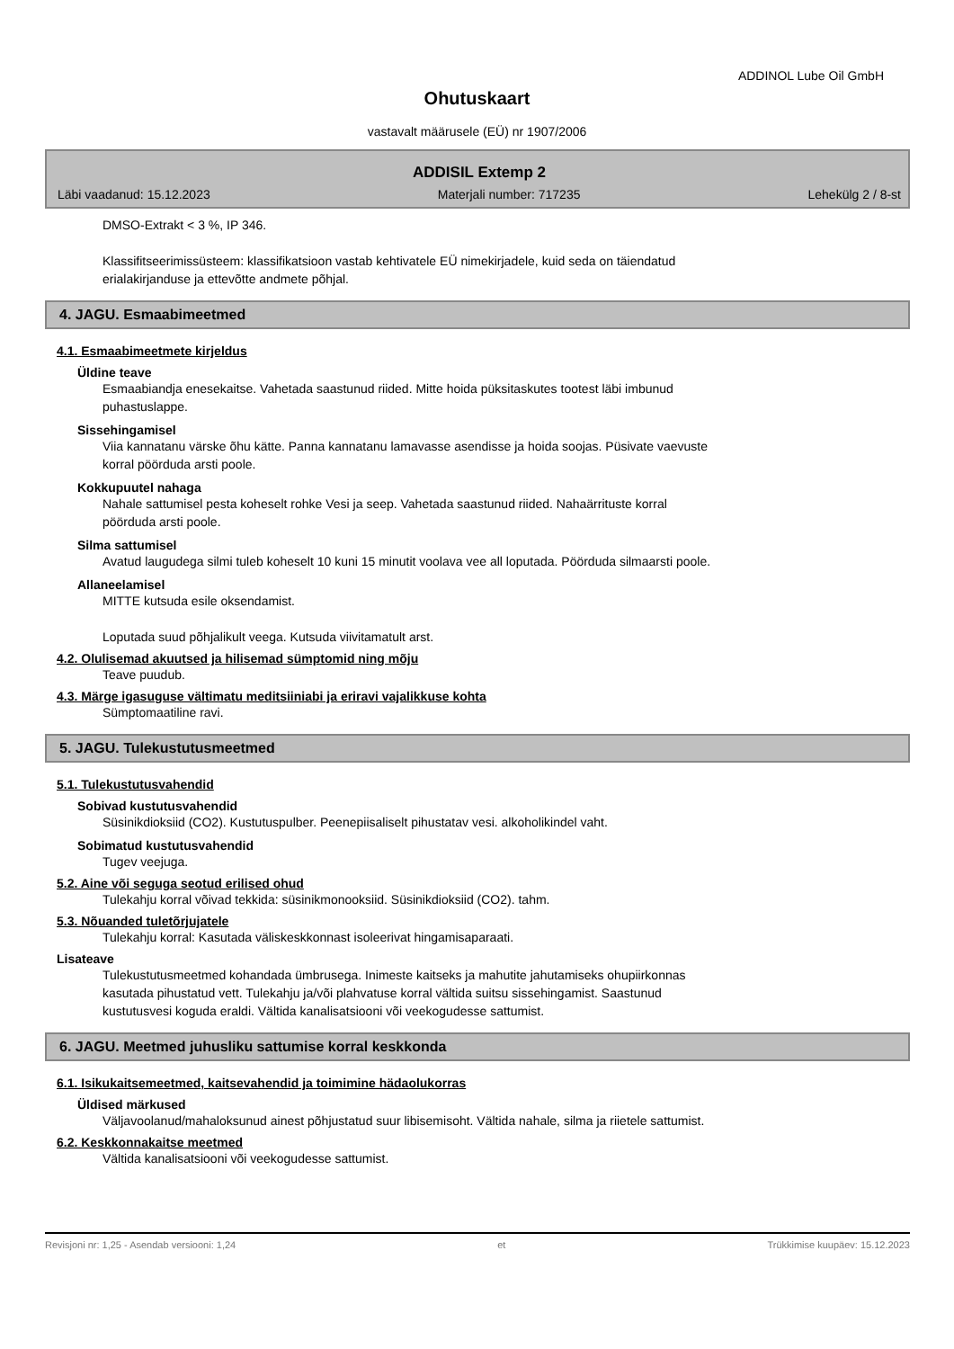ADDINOL Lube Oil GmbH
Ohutuskaart
vastavalt määrusele (EÜ) nr 1907/2006
ADDISIL Extemp 2
Läbi vaadanud: 15.12.2023 Materjali number: 717235 Lehekülg 2 / 8-st
DMSO-Extrakt < 3 %, IP 346.
Klassifitseerimissüsteem: klassifikatsioon vastab kehtivatele EÜ nimekirjadele, kuid seda on täiendatud
erialakirjanduse ja ettevõtte andmete põhjal.
4. JAGU. Esmaabimeetmed
4.1. Esmaabimeetmete kirjeldus
Üldine teave
Esmaabiandja enesekaitse. Vahetada saastunud riided. Mitte hoida püksitaskutes tootest läbi imbunud
puhastuslappe.
Sissehingamisel
Viia kannatanu värske õhu kätte. Panna kannatanu lamavasse asendisse ja hoida soojas. Püsivate vaevuste
korral pöörduda arsti poole.
Kokkupuutel nahaga
Nahale sattumisel pesta koheselt rohke Vesi ja seep. Vahetada saastunud riided. Nahaärrituste korral
pöörduda arsti poole.
Silma sattumisel
Avatud laugudega silmi tuleb koheselt 10 kuni 15 minutit voolava vee all loputada. Pöörduda silmaarsti poole.
Allaneelamisel
MITTE kutsuda esile oksendamist.
Loputada suud põhjalikult veega. Kutsuda viivitamatult arst.
4.2. Olulisemad akuutsed ja hilisemad sümptomid ning mõju
Teave puudub.
4.3. Märge igasuguse vältimatu meditsiiniabi ja eriravi vajalikkuse kohta
Sümptomaatiline ravi.
5. JAGU. Tulekustutusmeetmed
5.1. Tulekustutusvahendid
Sobivad kustutusvahendid
Süsinikdioksiid (CO2). Kustutuspulber. Peenepiisaliselt pihustatav vesi. alkoholikindel vaht.
Sobimatud kustutusvahendid
Tugev veejuga.
5.2. Aine või seguga seotud erilised ohud
Tulekahju korral võivad tekkida: süsinikmonooksiid. Süsinikdioksiid (CO2). tahm.
5.3. Nõuanded tuletõrjujatele
Tulekahju korral: Kasutada väliskeskkonnast isoleerivat hingamisaparaati.
Lisateave
Tulekustutusmeetmed kohandada ümbrusega. Inimeste kaitseks ja mahutite jahutamiseks ohupiirkonnas
kasutada pihustatud vett. Tulekahju ja/või plahvatuse korral vältida suitsu sissehingamist. Saastunud
kustutusvesi koguda eraldi. Vältida kanalisatsiooni või veekogudesse sattumist.
6. JAGU. Meetmed juhusliku sattumise korral keskkonda
6.1. Isikukaitsemeetmed, kaitsevahendid ja toimimine hädaolukorras
Üldised märkused
Väljavoolanud/mahaloksunud ainest põhjustatud suur libisemisoht. Vältida nahale, silma ja riietele sattumist.
6.2. Keskkonnakaitse meetmed
Vältida kanalisatsiooni või veekogudesse sattumist.
Revisjoni nr: 1,25 - Asendab versiooni: 1,24 et Trükkimise kuupäev: 15.12.2023